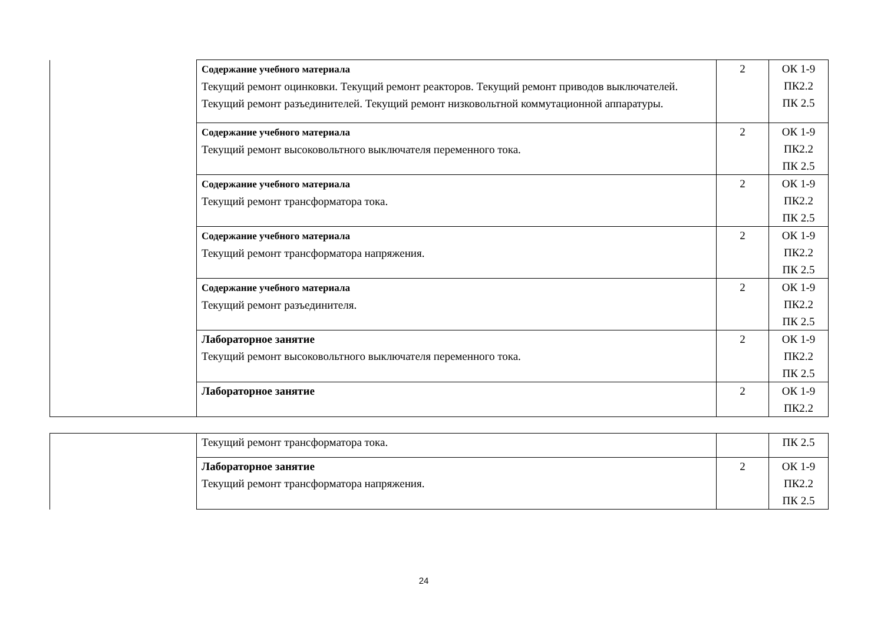| | Содержание учебного материала Текущий ремонт оцинковки. Текущий ремонт реакторов. Текущий ремонт приводов выключателей. Текущий ремонт разъединителей. Текущий ремонт низковольтной коммутационной аппаратуры. | 2 | ОК 1-9 ПК2.2 ПК 2.5 |
| | Содержание учебного материала Текущий ремонт высоковольтного выключателя переменного тока. | 2 | ОК 1-9 ПК2.2 ПК 2.5 |
| | Содержание учебного материала Текущий ремонт трансформатора тока. | 2 | ОК 1-9 ПК2.2 ПК 2.5 |
| | Содержание учебного материала Текущий ремонт трансформатора напряжения. | 2 | ОК 1-9 ПК2.2 ПК 2.5 |
| | Содержание учебного материала Текущий ремонт разъединителя. | 2 | ОК 1-9 ПК2.2 ПК 2.5 |
| | Лабораторное занятие Текущий ремонт высоковольтного выключателя переменного тока. | 2 | ОК 1-9 ПК2.2 ПК 2.5 |
| | Лабораторное занятие | 2 | ОК 1-9 ПК2.2 |
| | Текущий ремонт трансформатора тока. | | ПК 2.5 |
| | Лабораторное занятие Текущий ремонт трансформатора напряжения. | 2 | ОК 1-9 ПК2.2 ПК 2.5 |
24